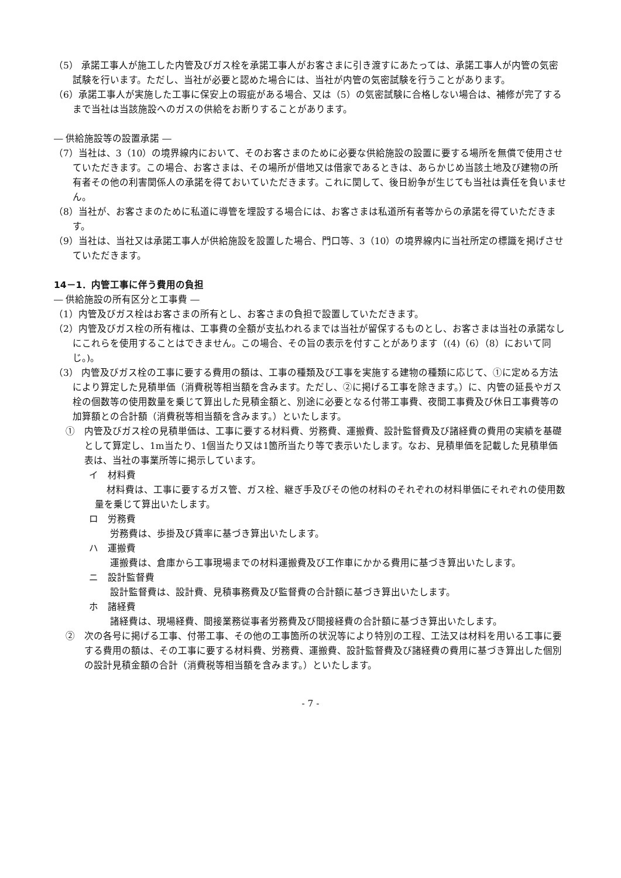（5） 承諾工事人が施工した内管及びガス栓を承諾工事人がお客さまに引き渡すにあたっては、承諾工事人が内管の気密試験を行います。ただし、当社が必要と認めた場合には、当社が内管の気密試験を行うことがあります。
（6）承諾工事人が実施した工事に保安上の瑕疵がある場合、又は（5）の気密試験に合格しない場合は、補修が完了するまで当社は当該施設へのガスの供給をお断りすることがあります。
― 供給施設等の設置承諾 ―
（7）当社は、3（10）の境界線内において、そのお客さまのために必要な供給施設の設置に要する場所を無償で使用させていただきます。この場合、お客さまは、その場所が借地又は借家であるときは、あらかじめ当該土地及び建物の所有者その他の利害関係人の承諾を得ておいていただきます。これに関して、後日紛争が生じても当社は責任を負いません。
（8）当社が、お客さまのために私道に導管を埋設する場合には、お客さまは私道所有者等からの承諾を得ていただきます。
（9）当社は、当社又は承諾工事人が供給施設を設置した場合、門口等、3（10）の境界線内に当社所定の標識を掲げさせていただきます。
14－1．内管工事に伴う費用の負担
― 供給施設の所有区分と工事費 ―
（1）内管及びガス栓はお客さまの所有とし、お客さまの負担で設置していただきます。
（2）内管及びガス栓の所有権は、工事費の全額が支払われるまでは当社が留保するものとし、お客さまは当社の承諾なしにこれらを使用することはできません。この場合、その旨の表示を付すことがあります（(4)（6）（8）において同じ。)。
（3） 内管及びガス栓の工事に要する費用の額は、工事の種類及び工事を実施する建物の種類に応じて、①に定める方法により算定した見積単価（消費税等相当額を含みます。ただし、②に掲げる工事を除きます。）に、内管の延長やガス栓の個数等の使用数量を乗じて算出した見積金額と、別途に必要となる付帯工事費、夜間工事費及び休日工事費等の加算額との合計額（消費税等相当額を含みます。）といたします。
①　内管及びガス栓の見積単価は、工事に要する材料費、労務費、運搬費、設計監督費及び諸経費の費用の実績を基礎として算定し、1m当たり、1個当たり又は1箇所当たり等で表示いたします。なお、見積単価を記載した見積単価表は、当社の事業所等に掲示しています。
イ　材料費
材料費は、工事に要するガス管、ガス栓、継ぎ手及びその他の材料のそれぞれの材料単価にそれぞれの使用数量を乗じて算出いたします。
ロ　労務費
労務費は、歩掛及び賃率に基づき算出いたします。
ハ　運搬費
運搬費は、倉庫から工事現場までの材料運搬費及び工作車にかかる費用に基づき算出いたします。
ニ　設計監督費
設計監督費は、設計費、見積事務費及び監督費の合計額に基づき算出いたします。
ホ　諸経費
諸経費は、現場経費、間接業務従事者労務費及び間接経費の合計額に基づき算出いたします。
②　次の各号に掲げる工事、付帯工事、その他の工事箇所の状況等により特別の工程、工法又は材料を用いる工事に要する費用の額は、その工事に要する材料費、労務費、運搬費、設計監督費及び諸経費の費用に基づき算出した個別の設計見積金額の合計（消費税等相当額を含みます。）といたします。
- 7 -